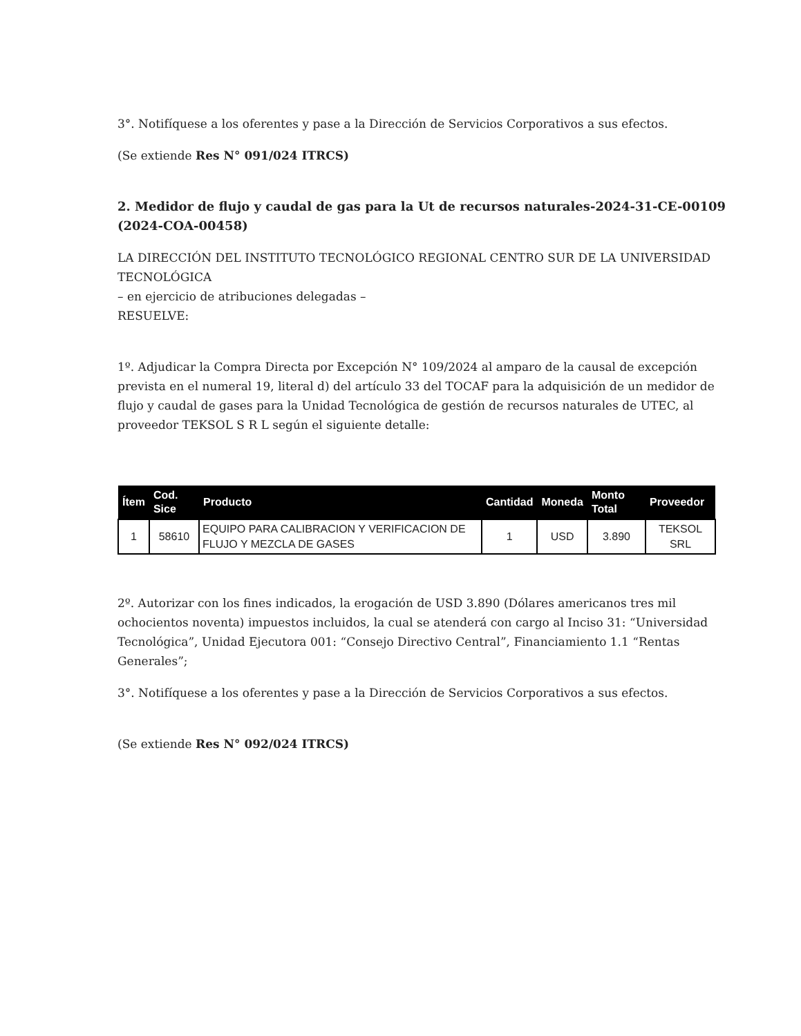3°. Notifíquese a los oferentes y pase a la Dirección de Servicios Corporativos a sus efectos.
(Se extiende Res N° 091/024 ITRCS)
2. Medidor de flujo y caudal de gas para la Ut de recursos naturales-2024-31-CE-00109 (2024-COA-00458)
LA DIRECCIÓN DEL INSTITUTO TECNOLÓGICO REGIONAL CENTRO SUR DE LA UNIVERSIDAD TECNOLÓGICA
– en ejercicio de atribuciones delegadas –
RESUELVE:
1º. Adjudicar la Compra Directa por Excepción N° 109/2024 al amparo de la causal de excepción prevista en el numeral 19, literal d) del artículo 33 del TOCAF para la adquisición de un medidor de flujo y caudal de gases para la Unidad Tecnológica de gestión de recursos naturales de UTEC, al proveedor TEKSOL S R L según el siguiente detalle:
| Ítem | Cod. Sice | Producto | Cantidad | Moneda | Monto Total | Proveedor |
| --- | --- | --- | --- | --- | --- | --- |
| 1 | 58610 | EQUIPO PARA CALIBRACION Y VERIFICACION DE FLUJO Y MEZCLA DE GASES | 1 | USD | 3.890 | TEKSOL SRL |
2º. Autorizar con los fines indicados, la erogación de USD 3.890 (Dólares americanos tres mil ochocientos noventa) impuestos incluidos, la cual se atenderá con cargo al Inciso 31: “Universidad Tecnológica”, Unidad Ejecutora 001: “Consejo Directivo Central”, Financiamiento 1.1 “Rentas Generales”;
3°. Notifíquese a los oferentes y pase a la Dirección de Servicios Corporativos a sus efectos.
(Se extiende Res N° 092/024 ITRCS)